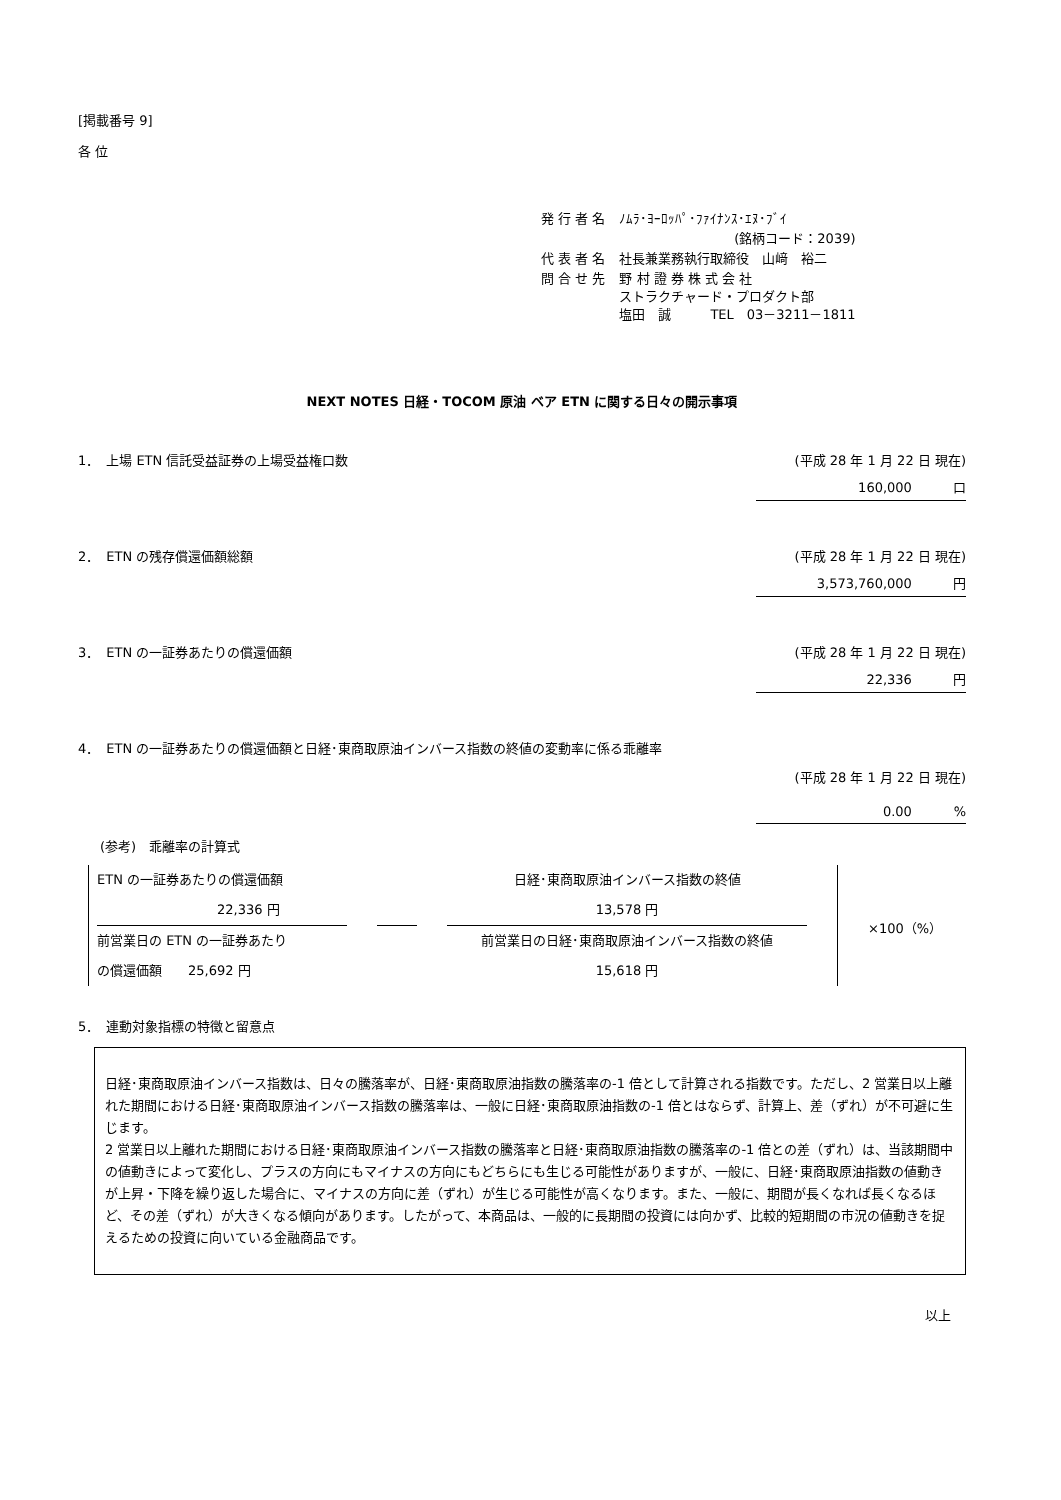[掲載番号 9]
各 位
| 発 行 者 名 | ﾉﾑﾗ･ﾖｰﾛｯﾊﾟ･ﾌｧｲﾅﾝｽ･ｴﾇ･ﾌﾞｲ |
| | (銘柄コード：2039) |
| 代 表 者 名 | 社長兼業務執行取締役 山﨑 裕二 |
| 問 合 せ 先 | 野 村 證 券 株 式 会 社 ストラクチャード・プロダクト部 塩田 誠 TEL 03－3211－1811 |
NEXT NOTES 日経・TOCOM 原油 ベア ETN に関する日々の開示事項
1．　上場 ETN 信託受益証券の上場受益権口数
(平成 28 年 1 月 22 日 現在)
160,000 口
2．　ETN の残存償還価額総額 (平成 28 年 1 月 22 日 現在)
3,573,760,000 円
3．　ETN の一証券あたりの償還価額 (平成 28 年 1 月 22 日 現在)
22,336 円
4．　ETN の一証券あたりの償還価額と日経･東商取原油インバース指数の終値の変動率に係る乖離率
(平成 28 年 1 月 22 日 現在)
0.00 %
(参考)　乖離率の計算式
ETN の一証券あたりの償還価額
22,336 円
前営業日の ETN の一証券あたり
の償還価額　　25,692 円
日経･東商取原油インバース指数の終値
13,578 円
前営業日の日経･東商取原油インバース指数の終値
15,618 円
×100（%）
5．　連動対象指標の特徴と留意点
日経･東商取原油インバース指数は、日々の騰落率が、日経･東商取原油指数の騰落率の-1 倍として計算される指数です。ただし、2 営業日以上離れた期間における日経･東商取原油インバース指数の騰落率は、一般に日経･東商取原油指数の-1 倍とはならず、計算上、差（ずれ）が不可避に生じます。
2 営業日以上離れた期間における日経･東商取原油インバース指数の騰落率と日経･東商取原油指数の騰落率の-1 倍との差（ずれ）は、当該期間中の値動きによって変化し、プラスの方向にもマイナスの方向にもどちらにも生じる可能性がありますが、一般に、日経･東商取原油指数の値動きが上昇・下降を繰り返した場合に、マイナスの方向に差（ずれ）が生じる可能性が高くなります。また、一般に、期間が長くなれば長くなるほど、その差（ずれ）が大きくなる傾向があります。したがって、本商品は、一般的に長期間の投資には向かず、比較的短期間の市況の値動きを捉えるための投資に向いている金融商品です。
以上